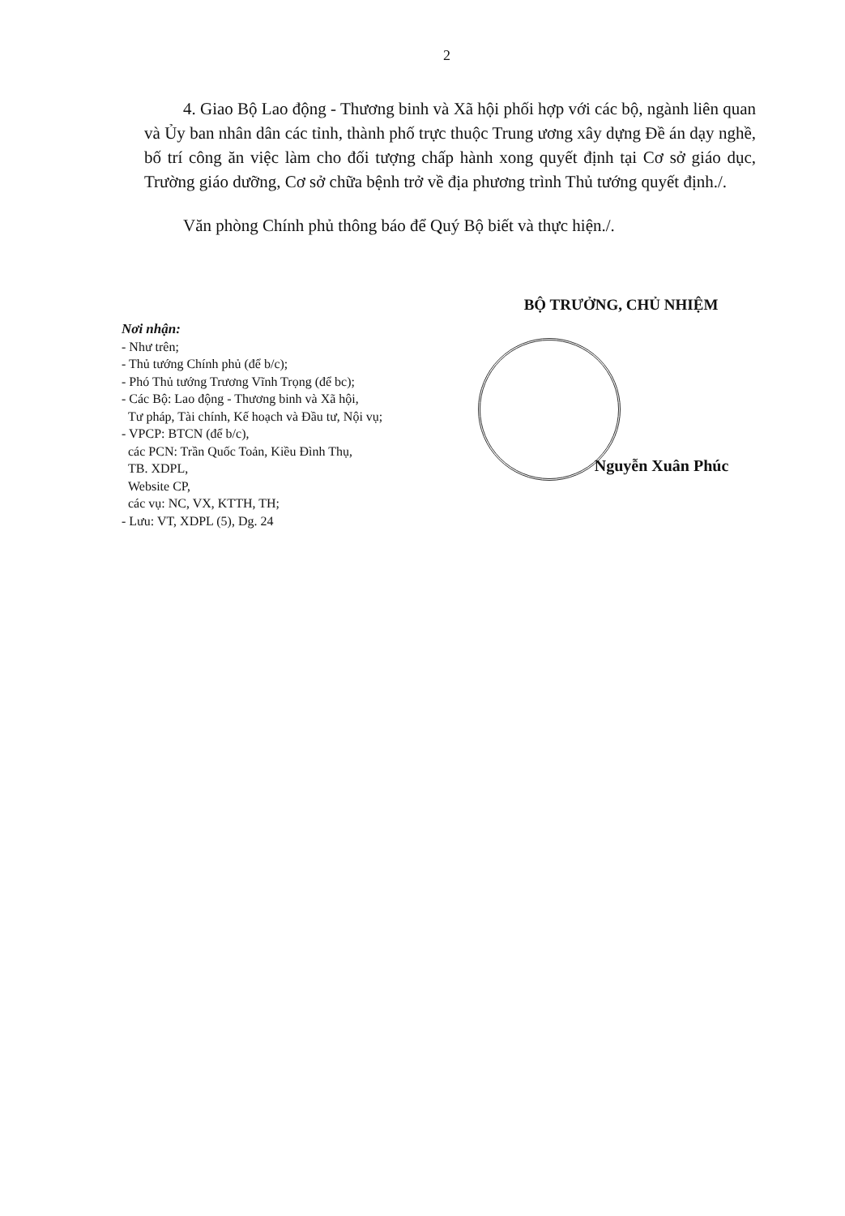2
4. Giao Bộ Lao động - Thương binh và Xã hội phối hợp với các bộ, ngành liên quan và Ủy ban nhân dân các tỉnh, thành phố trực thuộc Trung ương xây dựng Đề án dạy nghề, bố trí công ăn việc làm cho đối tượng chấp hành xong quyết định tại Cơ sở giáo dục, Trường giáo dưỡng, Cơ sở chữa bệnh trở về địa phương trình Thủ tướng quyết định./.
Văn phòng Chính phủ thông báo để Quý Bộ biết và thực hiện./.
Nơi nhận:
- Như trên;
- Thủ tướng Chính phủ (để b/c);
- Phó Thủ tướng Trương Vĩnh Trọng (để bc);
- Các Bộ: Lao động - Thương binh và Xã hội,
Tư pháp, Tài chính, Kế hoạch và Đầu tư, Nội vụ;
- VPCP: BTCN (để b/c),
các PCN: Trần Quốc Toản, Kiều Đình Thụ,
TB. XDPL,
Website CP,
các vụ: NC, VX, KTTH, TH;
- Lưu: VT, XDPL (5), Dg. 24
BỘ TRƯỞNG, CHỦ NHIỆM
Nguyễn Xuân Phúc